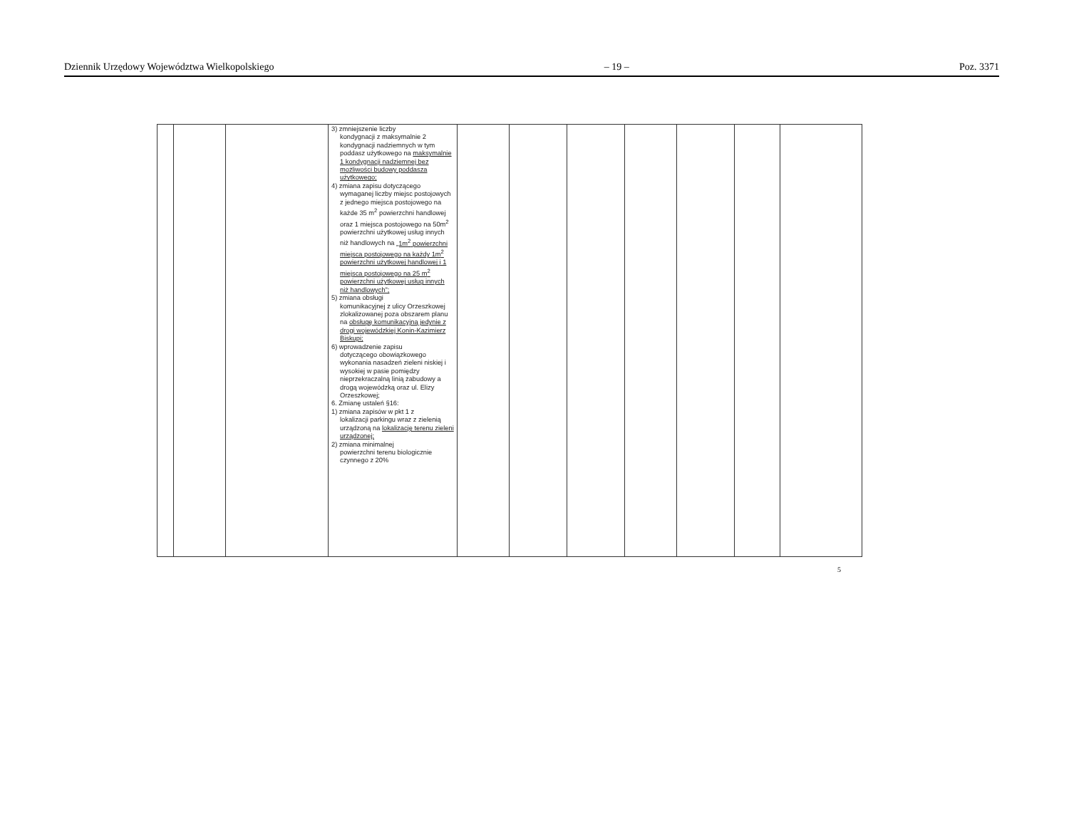Dziennik Urzędowy Województwa Wielkopolskiego – 19 – Poz. 3371
| | | | 3) zmniejszenie liczby kondygnacji z maksymalnie 2 kondygnacji nadziemnych w tym poddasz użytkowego na maksymalnie 1 kondygnacji nadziemnej bez możliwości budowy poddasza użytkowego; 4) zmiana zapisu dotyczącego wymaganej liczby miejsc postojowych z jednego miejsca postojowego na każde 35 m<sup>2</sup> powierzchni handlowej oraz 1 miejsca postojowego na 50m<sup>2</sup> powierzchni użytkowej usług innych niż handlowych na „1m<sup>2</sup> powierzchni miejsca postojowego na każdy 1m<sup>2</sup> powierzchni użytkowej handlowej i 1 miejsca postojowego na 25 m<sup>2</sup> powierzchni użytkowej usług innych niż handlowych"; 5) zmiana obsługi komunikacyjnej z ulicy Orzeszkowej zlokalizowanej poza obszarem planu na obsługę komunikacyjną jedynie z drogi wojewódzkiej Konin-Kazimierz Biskupi; 6) wprowadzenie zapisu dotyczącego obowiązkowego wykonania nasadzeń zieleni niskiej i wysokiej w pasie pomiędzy nieprzekraczalną linią zabudowy a drogą wojewódzką oraz ul. Elizy Orzeszkowej; 6. Zmianę ustaleń §16: 1) zmiana zapisów w pkt 1 z lokalizacji parkingu wraz z zielenią urządzoną na lokalizację terenu zieleni urządzonej; 2) zmiana minimalnej powierzchni terenu biologicznie czynnego z 20% | | | | | | | |
5